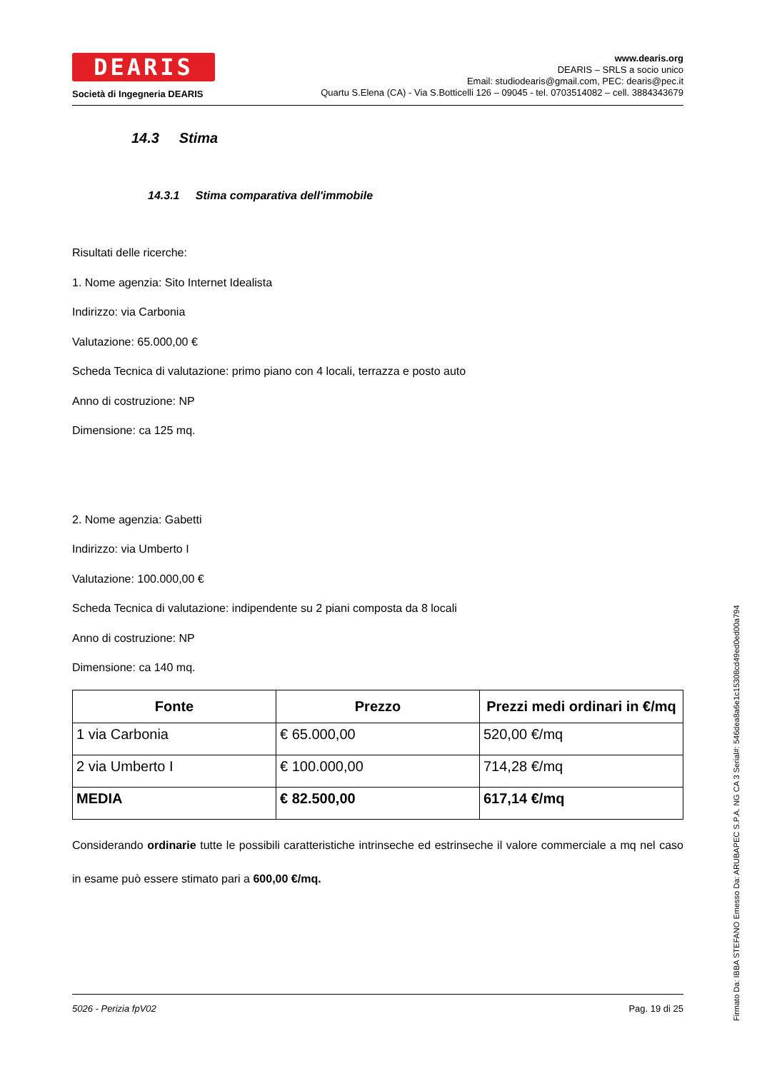DEARIS
Società di Ingegneria DEARIS
www.dearis.org
DEARIS – SRLS a socio unico
Email: studiodearis@gmail.com, PEC: dearis@pec.it
Quartu S.Elena (CA) - Via S.Botticelli 126 – 09045 - tel. 0703514082 – cell. 3884343679
14.3 Stima
14.3.1 Stima comparativa dell'immobile
Risultati delle ricerche:
1. Nome agenzia: Sito Internet Idealista
Indirizzo: via Carbonia
Valutazione: 65.000,00 €
Scheda Tecnica di valutazione: primo piano con 4 locali, terrazza e posto auto
Anno di costruzione: NP
Dimensione: ca 125 mq.
2. Nome agenzia: Gabetti
Indirizzo: via Umberto I
Valutazione: 100.000,00 €
Scheda Tecnica di valutazione: indipendente su 2 piani composta da 8 locali
Anno di costruzione: NP
Dimensione: ca 140 mq.
| Fonte | Prezzo | Prezzi medi ordinari in €/mq |
| --- | --- | --- |
| 1 via Carbonia | € 65.000,00 | 520,00 €/mq |
| 2 via Umberto I | € 100.000,00 | 714,28 €/mq |
| MEDIA | € 82.500,00 | 617,14 €/mq |
Considerando ordinarie tutte le possibili caratteristiche intrinseche ed estrinseche il valore commerciale a mq nel caso in esame può essere stimato pari a 600,00 €/mq.
5026 - Perizia fpV02 Pag. 19 di 25
Firmato Da: IBBA STEFANO Emesso Da: ARUBAPEC S.P.A. NG CA 3 Serial#: 546dea8a6e1c15308cd49ed0ed00a794